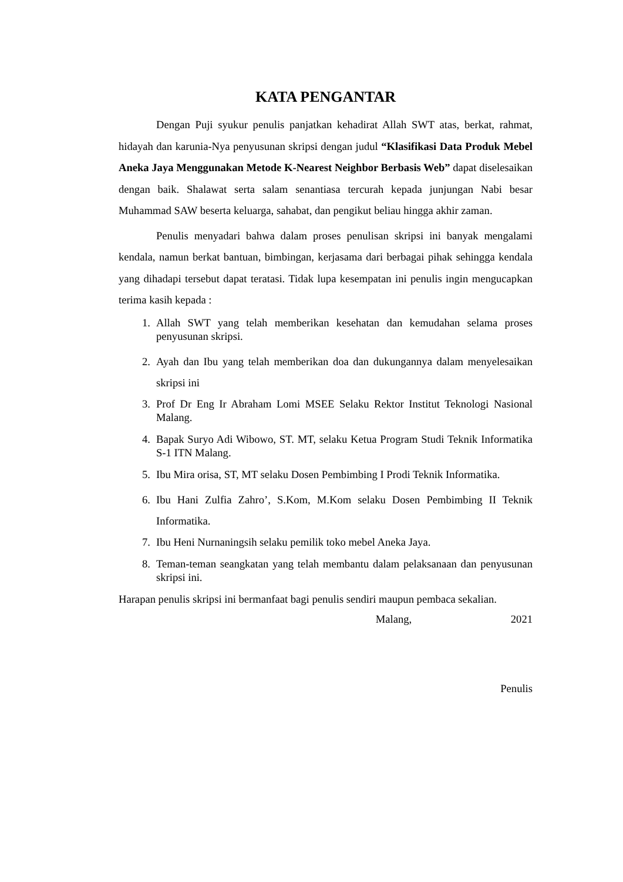KATA PENGANTAR
Dengan Puji syukur penulis panjatkan kehadirat Allah SWT atas, berkat, rahmat, hidayah dan karunia-Nya penyusunan skripsi dengan judul “Klasifikasi Data Produk Mebel Aneka Jaya Menggunakan Metode K-Nearest Neighbor Berbasis Web” dapat diselesaikan dengan baik. Shalawat serta salam senantiasa tercurah kepada junjungan Nabi besar Muhammad SAW beserta keluarga, sahabat, dan pengikut beliau hingga akhir zaman.
Penulis menyadari bahwa dalam proses penulisan skripsi ini banyak mengalami kendala, namun berkat bantuan, bimbingan, kerjasama dari berbagai pihak sehingga kendala yang dihadapi tersebut dapat teratasi. Tidak lupa kesempatan ini penulis ingin mengucapkan terima kasih kepada :
1. Allah SWT yang telah memberikan kesehatan dan kemudahan selama proses penyusunan skripsi.
2. Ayah dan Ibu yang telah memberikan doa dan dukungannya dalam menyelesaikan skripsi ini
3. Prof Dr Eng Ir Abraham Lomi MSEE Selaku Rektor Institut Teknologi Nasional Malang.
4. Bapak Suryo Adi Wibowo, ST. MT, selaku Ketua Program Studi Teknik Informatika S-1 ITN Malang.
5. Ibu Mira orisa, ST, MT selaku Dosen Pembimbing I Prodi Teknik Informatika.
6. Ibu Hani Zulfia Zahro’, S.Kom, M.Kom selaku Dosen Pembimbing II Teknik Informatika.
7. Ibu Heni Nurnaningsih selaku pemilik toko mebel Aneka Jaya.
8. Teman-teman seangkatan yang telah membantu dalam pelaksanaan dan penyusunan skripsi ini.
Harapan penulis skripsi ini bermanfaat bagi penulis sendiri maupun pembaca sekalian.
Malang, 2021
Penulis